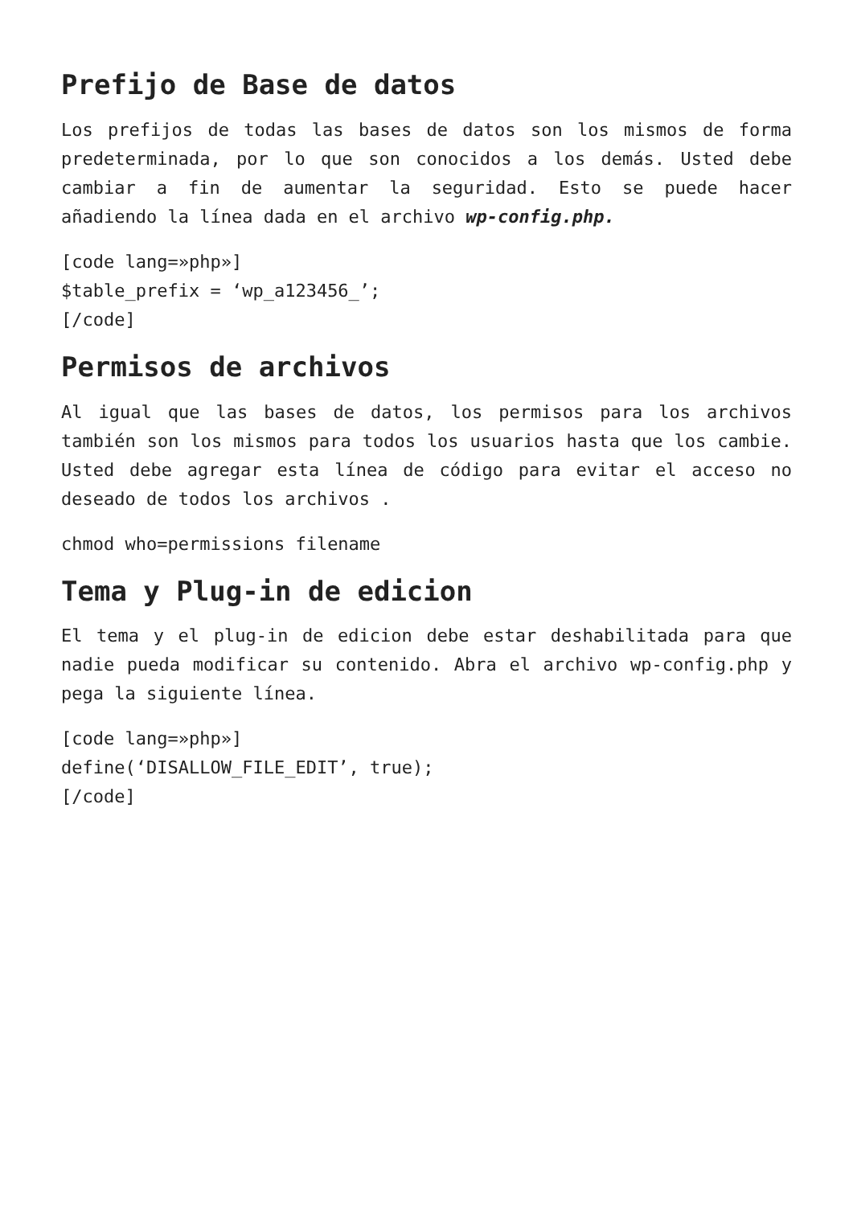Prefijo de Base de datos
Los prefijos de todas las bases de datos son los mismos de forma predeterminada, por lo que son conocidos a los demás. Usted debe cambiar a fin de aumentar la seguridad. Esto se puede hacer añadiendo la línea dada en el archivo wp-config.php.
[code lang=»php»]
$table_prefix = ‘wp_a123456_’;
[/code]
Permisos de archivos
Al igual que las bases de datos, los permisos para los archivos también son los mismos para todos los usuarios hasta que los cambie. Usted debe agregar esta línea de código para evitar el acceso no deseado de todos los archivos .
chmod who=permissions filename
Tema y Plug-in de edicion
El tema y el plug-in de edicion debe estar deshabilitada para que nadie pueda modificar su contenido. Abra el archivo wp-config.php y pega la siguiente línea.
[code lang=»php»]
define(‘DISALLOW_FILE_EDIT’, true);
[/code]